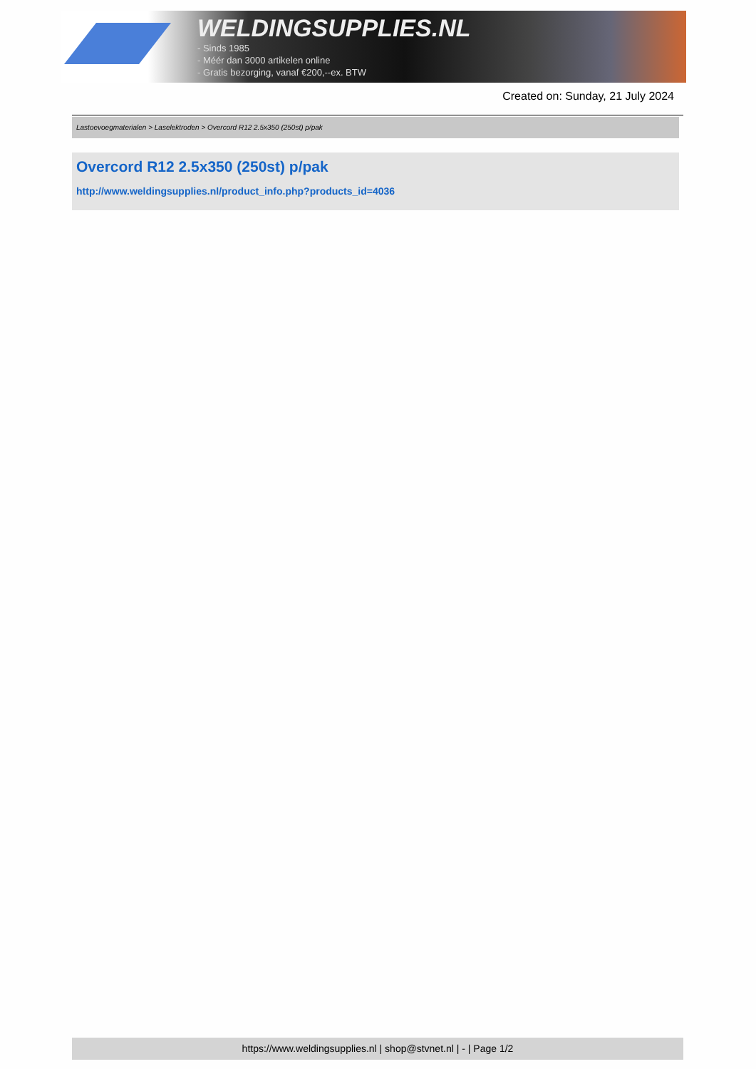WELDINGSUPPLIES.NL
- Sinds 1985
- Méér dan 3000 artikelen online
- Gratis bezorging, vanaf €200,--ex. BTW
Created on: Sunday, 21 July 2024
Lastoevoegmaterialen > Laselektroden > Overcord R12 2.5x350 (250st) p/pak
Overcord R12 2.5x350 (250st) p/pak
http://www.weldingsupplies.nl/product_info.php?products_id=4036
https://www.weldingsupplies.nl | shop@stvnet.nl | - | Page 1/2